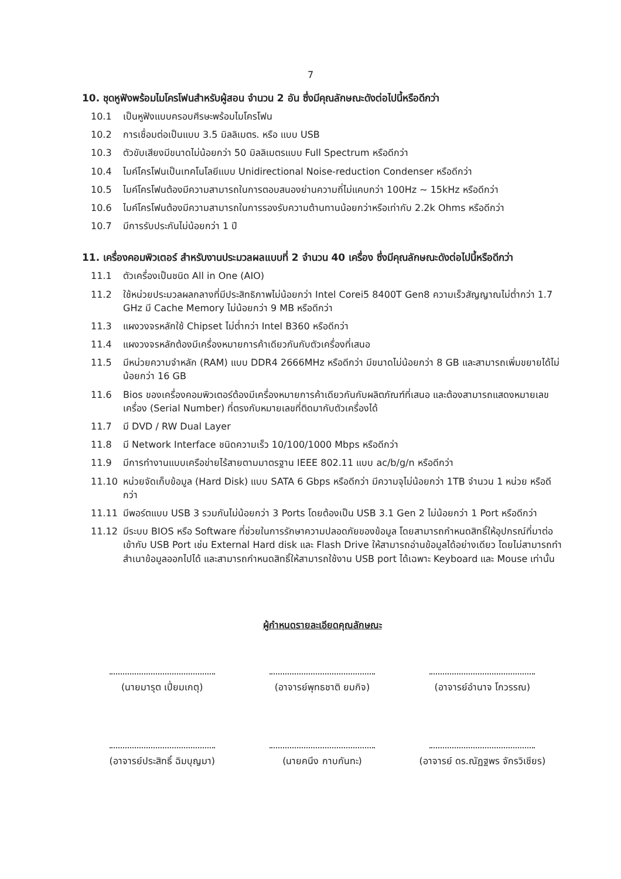7
10. ชุดหูฟังพร้อมไมโครโฟนสำหรับผู้สอน จำนวน 2 อัน ซึ่งมีคุณลักษณะดังต่อไปนี้หรือดีกว่า
10.1 เป็นหูฟังแบบครอบศีรษะพร้อมไมโครโฟน
10.2 การเชื่อมต่อเป็นแบบ 3.5 มิลลิเมตร. หรือ แบบ USB
10.3 ตัวขับเสียงมีขนาดไม่น้อยกว่า 50 มิลลิเมตรแบบ Full Spectrum หรือดีกว่า
10.4 ไมค์โครโฟนเป็นเทคโนโลยีแบบ Unidirectional Noise-reduction Condenser หรือดีกว่า
10.5 ไมค์โครโฟนต้องมีความสามารถในการตอบสนองย่านความถี่ไม่แคบกว่า 100Hz ~ 15kHz หรือดีกว่า
10.6 ไมค์โครโฟนต้องมีความสามารถในการรองรับความต้านทานน้อยกว่าหรือเท่ากับ 2.2k Ohms หรือดีกว่า
10.7 มีการรับประกันไม่น้อยกว่า 1 ปี
11. เครื่องคอมพิวเตอร์ สำหรับงานประมวลผลแบบที่ 2 จำนวน 40 เครื่อง ซึ่งมีคุณลักษณะดังต่อไปนี้หรือดีกว่า
11.1 ตัวเครื่องเป็นชนิด All in One (AIO)
11.2 ใช้หน่วยประมวลผลกลางที่มีประสิทธิภาพไม่น้อยกว่า Intel Corei5 8400T Gen8 ความเร็วสัญญาณไม่ต่ำกว่า 1.7 GHz มี Cache Memory ไม่น้อยกว่า 9 MB หรือดีกว่า
11.3 แผงวงจรหลักใช้ Chipset ไม่ต่ำกว่า Intel B360 หรือดีกว่า
11.4 แผงวงจรหลักต้องมีเครื่องหมายการค้าเดียวกันกับตัวเครื่องที่เสนอ
11.5 มีหน่วยความจำหลัก (RAM) แบบ DDR4 2666MHz หรือดีกว่า มีขนาดไม่น้อยกว่า 8 GB และสามารถเพิ่มขยายได้ไม่น้อยกว่า 16 GB
11.6 Bios ของเครื่องคอมพิวเตอร์ต้องมีเครื่องหมายการค้าเดียวกันกับผลิตภัณฑ์ที่เสนอ และต้องสามารถแสดงหมายเลขเครื่อง (Serial Number) ที่ตรงกับหมายเลขที่ติดมากับตัวเครื่องได้
11.7 มี DVD / RW Dual Layer
11.8 มี Network Interface ชนิดความเร็ว 10/100/1000 Mbps หรือดีกว่า
11.9 มีการทำงานแบบเครือข่ายไร้สายตามมาตรฐาน IEEE 802.11 แบบ ac/b/g/n หรือดีกว่า
11.10 หน่วยจัดเก็บข้อมูล (Hard Disk) แบบ SATA 6 Gbps หรือดีกว่า มีความจุไม่น้อยกว่า 1TB จำนวน 1 หน่วย หรือดีกว่า
11.11 มีพอร์ตแบบ USB 3 รวมกันไม่น้อยกว่า 3 Ports โดยต้องเป็น USB 3.1 Gen 2 ไม่น้อยกว่า 1 Port หรือดีกว่า
11.12 มีระบบ BIOS หรือ Software ที่ช่วยในการรักษาความปลอดภัยของข้อมูล โดยสามารถกำหนดสิทธิ์ให้อุปกรณ์ที่มาต่อเข้ากับ USB Port เช่น External Hard disk และ Flash Drive ให้สามารถอ่านข้อมูลได้อย่างเดียว โดยไม่สามารถทำสำเนาข้อมูลออกไปได้ และสามารถกำหนดสิทธิ์ให้สามารถใช้งาน USB port ได้เฉพาะ Keyboard และ Mouse เท่านั้น
ผู้กำหนดรายละเอียดคุณลักษณะ
(นายมารุต เปี่ยมเกตุ)
(อาจารย์พุทธชาติ ยมกิจ)
(อาจารย์อำนาจ โกวรรณ)
(อาจารย์ประสิทธิ์ ฉิมบุญมา)
(นายคนึง กาบกันทะ)
(อาจารย์ ดร.ณัฏฐพร จักรวิเชียร)